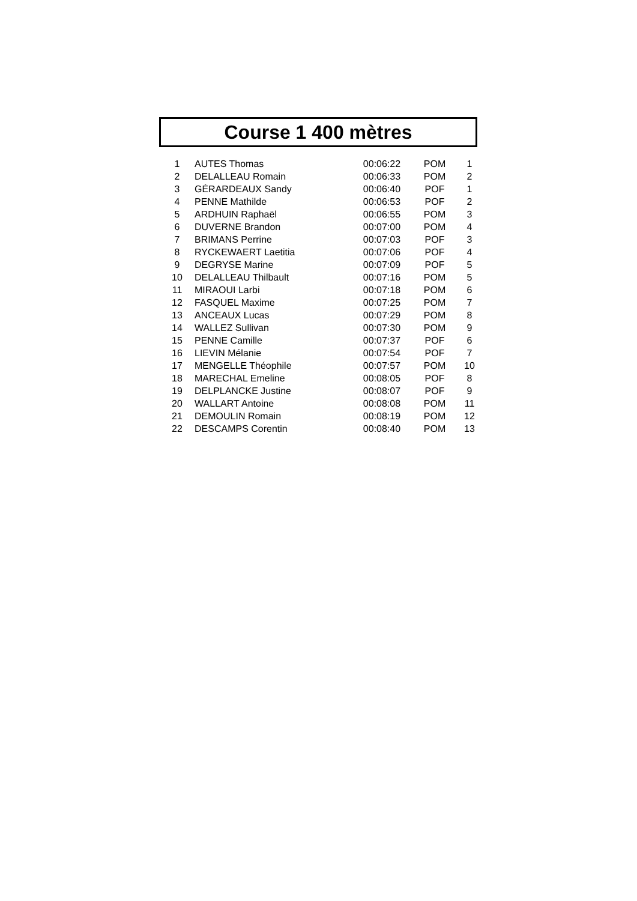Course 1 400 mètres
| 1 | AUTES Thomas | 00:06:22 | POM | 1 |
| 2 | DELALLEAU Romain | 00:06:33 | POM | 2 |
| 3 | GÉRARDEAUX Sandy | 00:06:40 | POF | 1 |
| 4 | PENNE Mathilde | 00:06:53 | POF | 2 |
| 5 | ARDHUIN Raphaël | 00:06:55 | POM | 3 |
| 6 | DUVERNE Brandon | 00:07:00 | POM | 4 |
| 7 | BRIMANS Perrine | 00:07:03 | POF | 3 |
| 8 | RYCKEWAERT Laetitia | 00:07:06 | POF | 4 |
| 9 | DEGRYSE Marine | 00:07:09 | POF | 5 |
| 10 | DELALLEAU Thilbault | 00:07:16 | POM | 5 |
| 11 | MIRAOUI Larbi | 00:07:18 | POM | 6 |
| 12 | FASQUEL Maxime | 00:07:25 | POM | 7 |
| 13 | ANCEAUX Lucas | 00:07:29 | POM | 8 |
| 14 | WALLEZ Sullivan | 00:07:30 | POM | 9 |
| 15 | PENNE Camille | 00:07:37 | POF | 6 |
| 16 | LIEVIN Mélanie | 00:07:54 | POF | 7 |
| 17 | MENGELLE Théophile | 00:07:57 | POM | 10 |
| 18 | MARECHAL Emeline | 00:08:05 | POF | 8 |
| 19 | DELPLANCKE Justine | 00:08:07 | POF | 9 |
| 20 | WALLART Antoine | 00:08:08 | POM | 11 |
| 21 | DEMOULIN Romain | 00:08:19 | POM | 12 |
| 22 | DESCAMPS Corentin | 00:08:40 | POM | 13 |